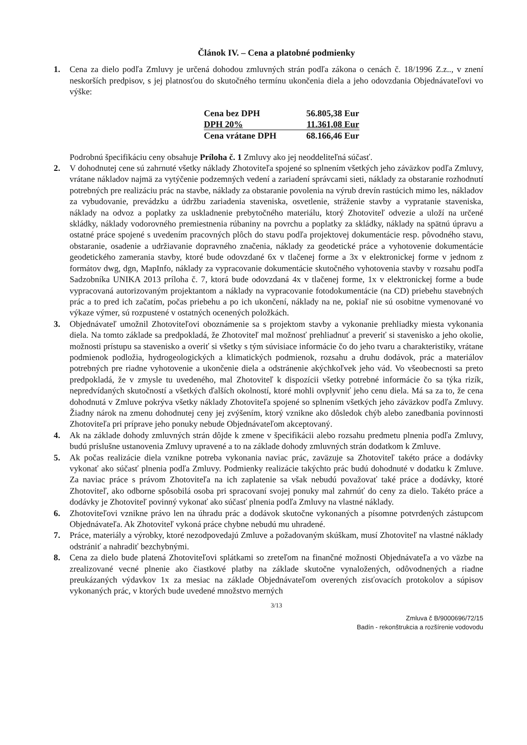Článok IV. – Cena a platobné podmienky
1. Cena za dielo podľa Zmluvy je určená dohodou zmluvných strán podľa zákona o cenách č. 18/1996 Z.z.., v znení neskorších predpisov, s jej platnosťou do skutočného termínu ukončenia diela a jeho odovzdania Objednávateľovi vo výške:
| Cena bez DPH | 56.805,38 Eur |
| DPH 20% | 11.361,08 Eur |
| Cena vrátane DPH | 68.166,46 Eur |
Podrobnú špecifikáciu ceny obsahuje Príloha č. 1 Zmluvy ako jej neoddeliteľná súčasť.
2. V dohodnutej cene sú zahrnuté všetky náklady Zhotoviteľa spojené so splnením všetkých jeho záväzkov podľa Zmluvy, vrátane nákladov najmä za vytýčenie podzemných vedení a zariadení správcami sieti, náklady za obstaranie rozhodnutí potrebných pre realizáciu prác na stavbe, náklady za obstaranie povolenia na výrub drevín rastúcich mimo les, nákladov za vybudovanie, prevádzku a údržbu zariadenia staveniska, osvetlenie, stráženie stavby a vypratanie staveniska, náklady na odvoz a poplatky za uskladnenie prebytočného materiálu, ktorý Zhotoviteľ odvezie a uloží na určené skládky, náklady vodorovného premiestnenia rúbaniny na povrchu a poplatky za skládky, náklady na spätnú úpravu a ostatné práce spojené s uvedením pracovných plôch do stavu podľa projektovej dokumentácie resp. pôvodného stavu, obstaranie, osadenie a udržiavanie dopravného značenia, náklady za geodetické práce a vyhotovenie dokumentácie geodetického zamerania stavby, ktoré bude odovzdané 6x v tlačenej forme a 3x v elektronickej forme v jednom z formátov dwg, dgn, MapInfo, náklady za vypracovanie dokumentácie skutočného vyhotovenia stavby v rozsahu podľa Sadzobníka UNIKA 2013 príloha č. 7, ktorá bude odovzdaná 4x v tlačenej forme, 1x v elektronickej forme a bude vypracovaná autorizovaným projektantom a náklady na vypracovanie fotodokumentácie (na CD) priebehu stavebných prác a to pred ich začatím, počas priebehu a po ich ukončení, náklady na ne, pokiaľ nie sú osobitne vymenované vo výkaze výmer, sú rozpustené v ostatných ocenených položkách.
3. Objednávateľ umožnil Zhotoviteľovi oboznámenie sa s projektom stavby a vykonanie prehliadky miesta vykonania diela. Na tomto základe sa predpokladá, že Zhotoviteľ mal možnosť prehliadnuť a preveriť si stavenisko a jeho okolie, možnosti prístupu sa stavenisko a overiť si všetky s tým súvisiace informácie čo do jeho tvaru a charakteristiky, vrátane podmienok podložia, hydrogeologických a klimatických podmienok, rozsahu a druhu dodávok, prác a materiálov potrebných pre riadne vyhotovenie a ukončenie diela a odstránenie akýchkoľvek jeho vád. Vo všeobecnosti sa preto predpokladá, že v zmysle tu uvedeného, mal Zhotoviteľ k dispozícii všetky potrebné informácie čo sa týka rizík, nepredvídaných skutočností a všetkých ďalších okolností, ktoré mohli ovplyvniť jeho cenu diela. Má sa za to, že cena dohodnutá v Zmluve pokrýva všetky náklady Zhotoviteľa spojené so splnením všetkých jeho záväzkov podľa Zmluvy. Žiadny nárok na zmenu dohodnutej ceny jej zvýšením, ktorý vznikne ako dôsledok chýb alebo zanedbania povinnosti Zhotoviteľa pri príprave jeho ponuky nebude Objednávateľom akceptovaný.
4. Ak na základe dohody zmluvných strán dôjde k zmene v špecifikácii alebo rozsahu predmetu plnenia podľa Zmluvy, budú príslušne ustanovenia Zmluvy upravené a to na základe dohody zmluvných strán dodatkom k Zmluve.
5. Ak počas realizácie diela vznikne potreba vykonania naviac prác, zaväzuje sa Zhotoviteľ takéto práce a dodávky vykonať ako súčasť plnenia podľa Zmluvy. Podmienky realizácie takýchto prác budú dohodnuté v dodatku k Zmluve. Za naviac práce s právom Zhotoviteľa na ich zaplatenie sa však nebudú považovať také práce a dodávky, ktoré Zhotoviteľ, ako odborne spôsobilá osoba pri spracovaní svojej ponuky mal zahrnúť do ceny za dielo. Takéto práce a dodávky je Zhotoviteľ povinný vykonať ako súčasť plnenia podľa Zmluvy na vlastné náklady.
6. Zhotoviteľovi vznikne právo len na úhradu prác a dodávok skutočne vykonaných a písomne potvrdených zástupcom Objednávateľa. Ak Zhotoviteľ vykoná práce chybne nebudú mu uhradené.
7. Práce, materiály a výrobky, ktoré nezodpovedajú Zmluve a požadovaným skúškam, musí Zhotoviteľ na vlastné náklady odstrániť a nahradiť bezchybnými.
8. Cena za dielo bude platená Zhotoviteľovi splátkami so zreteľom na finančné možnosti Objednávateľa a vo väzbe na zrealizované vecné plnenie ako čiastkové platby na základe skutočne vynaložených, odôvodnených a riadne preukázaných výdavkov 1x za mesiac na základe Objednávateľom overených zisťovacích protokolov a súpisov vykonaných prác, v ktorých bude uvedené množstvo merných
3/13
Zmluva č B/9000696/72/15
Badín - rekonštrukcia a rozšírenie vodovodu